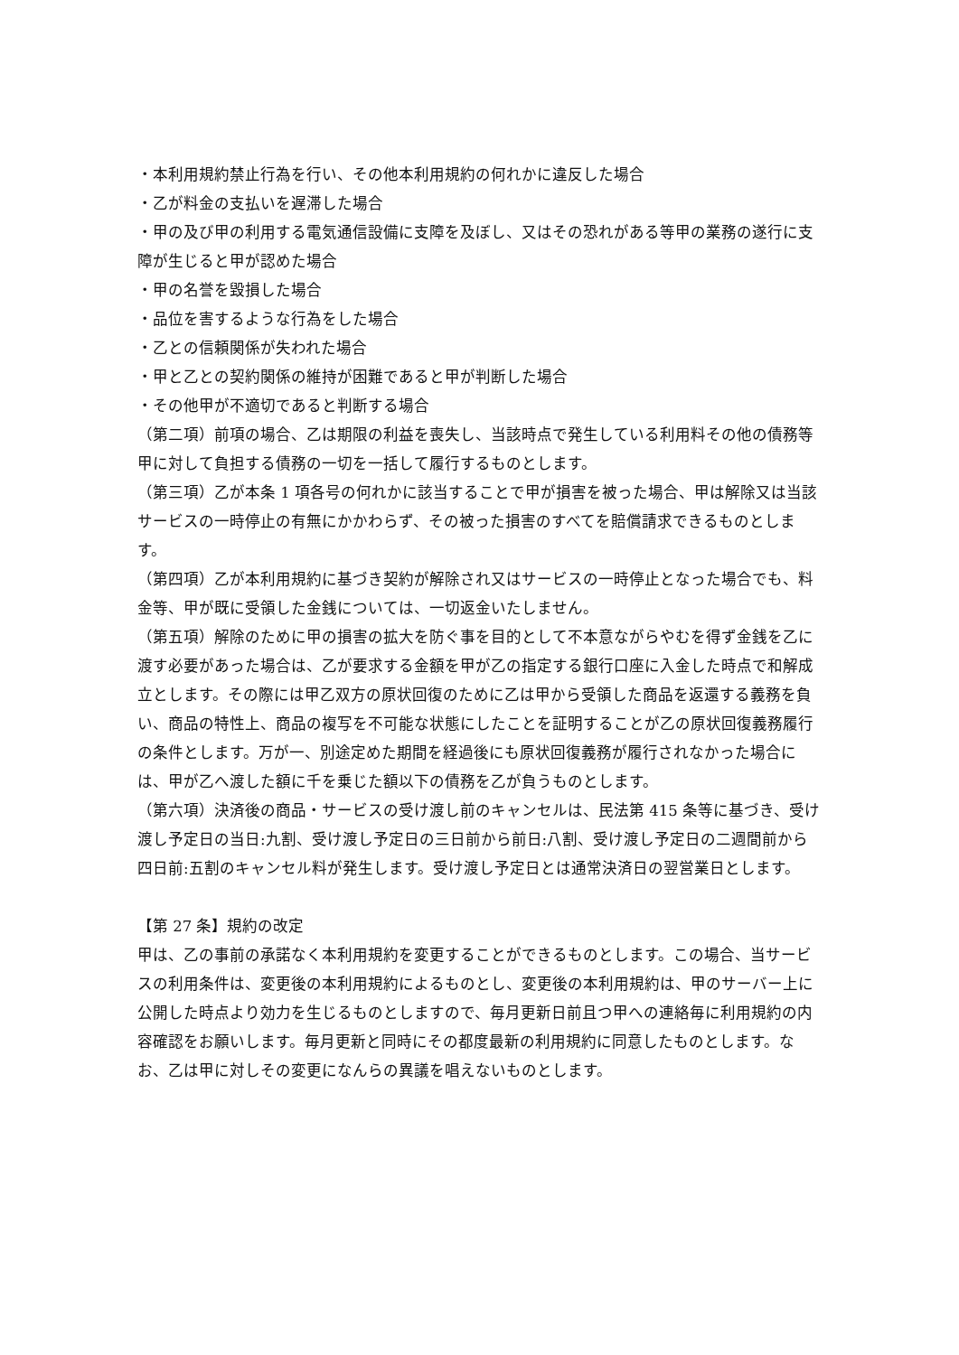・本利用規約禁止行為を行い、その他本利用規約の何れかに違反した場合
・乙が料金の支払いを遅滞した場合
・甲の及び甲の利用する電気通信設備に支障を及ぼし、又はその恐れがある等甲の業務の遂行に支障が生じると甲が認めた場合
・甲の名誉を毀損した場合
・品位を害するような行為をした場合
・乙との信頼関係が失われた場合
・甲と乙との契約関係の維持が困難であると甲が判断した場合
・その他甲が不適切であると判断する場合
（第二項）前項の場合、乙は期限の利益を喪失し、当該時点で発生している利用料その他の債務等甲に対して負担する債務の一切を一括して履行するものとします。
（第三項）乙が本条 1 項各号の何れかに該当することで甲が損害を被った場合、甲は解除又は当該サービスの一時停止の有無にかかわらず、その被った損害のすべてを賠償請求できるものとします。
（第四項）乙が本利用規約に基づき契約が解除され又はサービスの一時停止となった場合でも、料金等、甲が既に受領した金銭については、一切返金いたしません。
（第五項）解除のために甲の損害の拡大を防ぐ事を目的として不本意ながらやむを得ず金銭を乙に渡す必要があった場合は、乙が要求する金額を甲が乙の指定する銀行口座に入金した時点で和解成立とします。その際には甲乙双方の原状回復のために乙は甲から受領した商品を返還する義務を負い、商品の特性上、商品の複写を不可能な状態にしたことを証明することが乙の原状回復義務履行の条件とします。万が一、別途定めた期間を経過後にも原状回復義務が履行されなかった場合には、甲が乙へ渡した額に千を乗じた額以下の債務を乙が負うものとします。
（第六項）決済後の商品・サービスの受け渡し前のキャンセルは、民法第 415 条等に基づき、受け渡し予定日の当日:九割、受け渡し予定日の三日前から前日:八割、受け渡し予定日の二週間前から四日前:五割のキャンセル料が発生します。受け渡し予定日とは通常決済日の翌営業日とします。
【第 27 条】規約の改定
甲は、乙の事前の承諾なく本利用規約を変更することができるものとします。この場合、当サービスの利用条件は、変更後の本利用規約によるものとし、変更後の本利用規約は、甲のサーバー上に公開した時点より効力を生じるものとしますので、毎月更新日前且つ甲への連絡毎に利用規約の内容確認をお願いします。毎月更新と同時にその都度最新の利用規約に同意したものとします。なお、乙は甲に対しその変更になんらの異議を唱えないものとします。